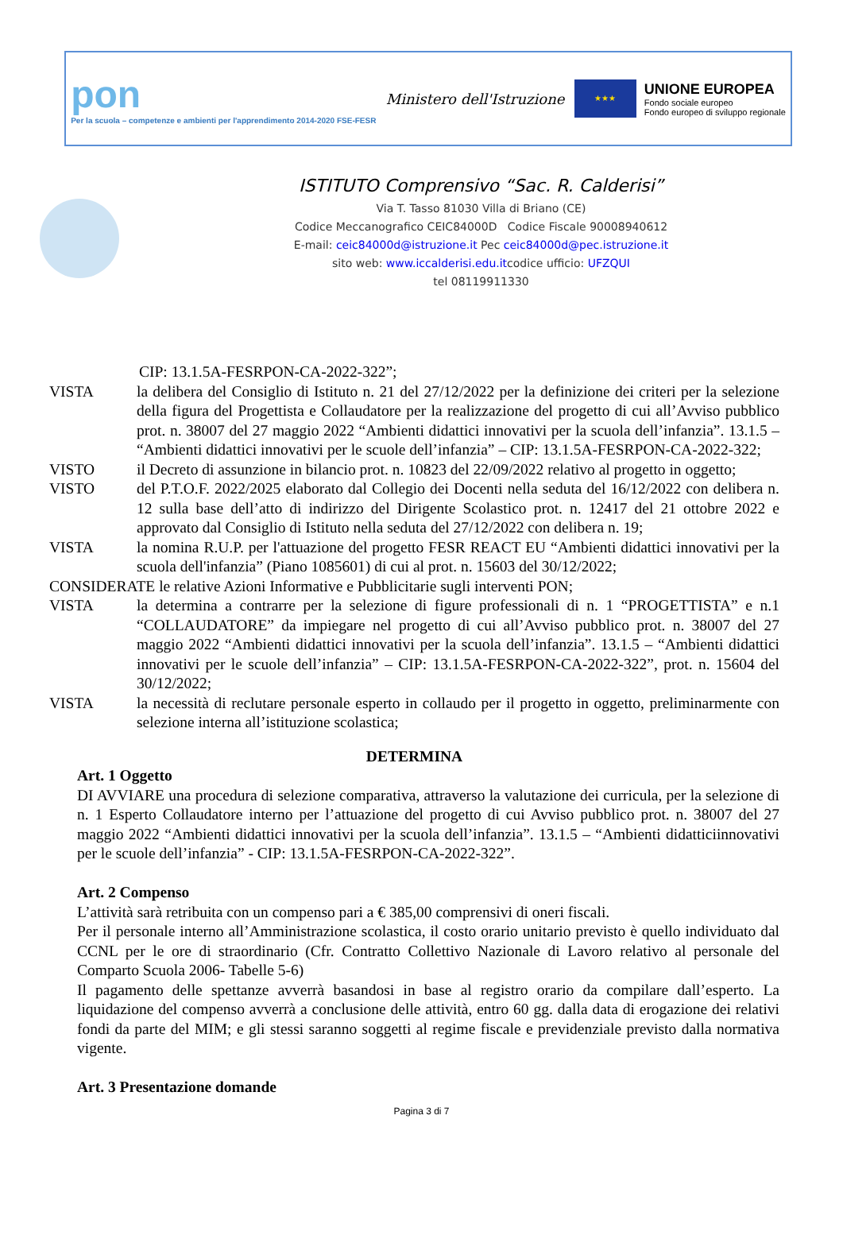pon
Per la scuola – competenze e ambienti per l'apprendimento 2014-2020 FSE-FESR
Ministero dell'Istruzione
★★★
UNIONE EUROPEA
Fondo sociale europeo
Fondo europeo di sviluppo regionale
ISTITUTO Comprensivo “Sac. R. Calderisi”
Via T. Tasso 81030 Villa di Briano (CE)
Codice Meccanografico CEIC84000D Codice Fiscale 90008940612
E-mail: ceic84000d@istruzione.it Pec ceic84000d@pec.istruzione.it
sito web: www.iccalderisi.edu.itcodice ufficio: UFZQUI
tel 08119911330
CIP: 13.1.5A-FESRPON-CA-2022-322”;
VISTA la delibera del Consiglio di Istituto n. 21 del 27/12/2022 per la definizione dei criteri per la selezione della figura del Progettista e Collaudatore per la realizzazione del progetto di cui all’Avviso pubblico prot. n. 38007 del 27 maggio 2022 “Ambienti didattici innovativi per la scuola dell’infanzia”. 13.1.5 – “Ambienti didattici innovativi per le scuole dell’infanzia” – CIP: 13.1.5A-FESRPON-CA-2022-322;
VISTO il Decreto di assunzione in bilancio prot. n. 10823 del 22/09/2022 relativo al progetto in oggetto;
VISTO del P.T.O.F. 2022/2025 elaborato dal Collegio dei Docenti nella seduta del 16/12/2022 con delibera n. 12 sulla base dell’atto di indirizzo del Dirigente Scolastico prot. n. 12417 del 21 ottobre 2022 e approvato dal Consiglio di Istituto nella seduta del 27/12/2022 con delibera n. 19;
VISTA la nomina R.U.P. per l'attuazione del progetto FESR REACT EU “Ambienti didattici innovativi per la scuola dell'infanzia” (Piano 1085601) di cui al prot. n. 15603 del 30/12/2022;
CONSIDERATE le relative Azioni Informative e Pubblicitarie sugli interventi PON;
VISTA la determina a contrarre per la selezione di figure professionali di n. 1 “PROGETTISTA” e n.1 “COLLAUDATORE” da impiegare nel progetto di cui all’Avviso pubblico prot. n. 38007 del 27 maggio 2022 “Ambienti didattici innovativi per la scuola dell’infanzia”. 13.1.5 – “Ambienti didattici innovativi per le scuole dell’infanzia” – CIP: 13.1.5A-FESRPON-CA-2022-322”, prot. n. 15604 del 30/12/2022;
VISTA la necessità di reclutare personale esperto in collaudo per il progetto in oggetto, preliminarmente con selezione interna all’istituzione scolastica;
DETERMINA
Art. 1 Oggetto
DI AVVIARE una procedura di selezione comparativa, attraverso la valutazione dei curricula, per la selezione di n. 1 Esperto Collaudatore interno per l’attuazione del progetto di cui Avviso pubblico prot. n. 38007 del 27 maggio 2022 “Ambienti didattici innovativi per la scuola dell’infanzia”. 13.1.5 – “Ambienti didatticiinnovativi per le scuole dell’infanzia” - CIP: 13.1.5A-FESRPON-CA-2022-322”.
Art. 2 Compenso
L’attività sarà retribuita con un compenso pari a € 385,00 comprensivi di oneri fiscali.
Per il personale interno all’Amministrazione scolastica, il costo orario unitario previsto è quello individuato dal CCNL per le ore di straordinario (Cfr. Contratto Collettivo Nazionale di Lavoro relativo al personale del Comparto Scuola 2006- Tabelle 5-6)
Il pagamento delle spettanze avverrà basandosi in base al registro orario da compilare dall’esperto. La liquidazione del compenso avverrà a conclusione delle attività, entro 60 gg. dalla data di erogazione dei relativi fondi da parte del MIM; e gli stessi saranno soggetti al regime fiscale e previdenziale previsto dalla normativa vigente.
Art. 3 Presentazione domande
Pagina 3 di 7